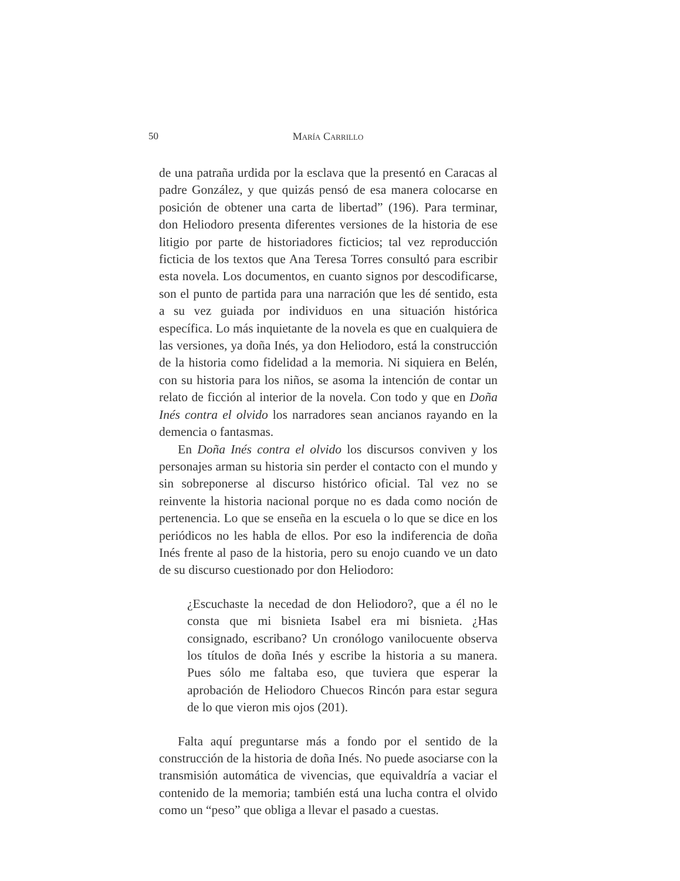50
María Carrillo
de una patraña urdida por la esclava que la presentó en Caracas al padre González, y que quizás pensó de esa manera colocarse en posición de obtener una carta de libertad” (196). Para terminar, don Heliodoro presenta diferentes versiones de la historia de ese litigio por parte de historiadores ficticios; tal vez reproducción ficticia de los textos que Ana Teresa Torres consultó para escribir esta novela. Los documentos, en cuanto signos por descodificarse, son el punto de partida para una narración que les dé sentido, esta a su vez guiada por individuos en una situación histórica específica. Lo más inquietante de la novela es que en cualquiera de las versiones, ya doña Inés, ya don Heliodoro, está la construcción de la historia como fidelidad a la memoria. Ni siquiera en Belén, con su historia para los niños, se asoma la intención de contar un relato de ficción al interior de la novela. Con todo y que en Doña Inés contra el olvido los narradores sean ancianos rayando en la demencia o fantasmas.
En Doña Inés contra el olvido los discursos conviven y los personajes arman su historia sin perder el contacto con el mundo y sin sobreponerse al discurso histórico oficial. Tal vez no se reinvente la historia nacional porque no es dada como noción de pertenencia. Lo que se enseña en la escuela o lo que se dice en los periódicos no les habla de ellos. Por eso la indiferencia de doña Inés frente al paso de la historia, pero su enojo cuando ve un dato de su discurso cuestionado por don Heliodoro:
¿Escuchaste la necedad de don Heliodoro?, que a él no le consta que mi bisnieta Isabel era mi bisnieta. ¿Has consignado, escribano? Un cronólogo vanilocuente observa los títulos de doña Inés y escribe la historia a su manera. Pues sólo me faltaba eso, que tuviera que esperar la aprobación de Heliodoro Chuecos Rincón para estar segura de lo que vieron mis ojos (201).
Falta aquí preguntarse más a fondo por el sentido de la construcción de la historia de doña Inés. No puede asociarse con la transmisión automática de vivencias, que equivaldría a vaciar el contenido de la memoria; también está una lucha contra el olvido como un “peso” que obliga a llevar el pasado a cuestas.